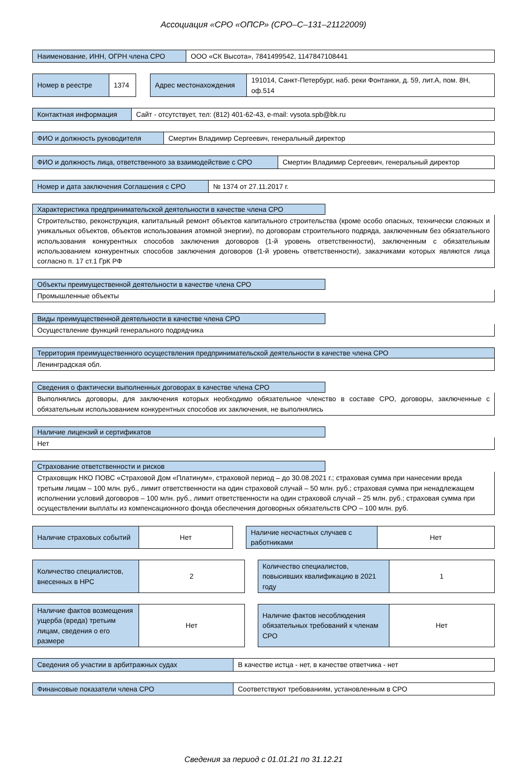Ассоциация «СРО «ОПСР» (СРО–С–131–21122009)
| Наименование, ИНН, ОГРН члена СРО | ООО «СК Высота», 7841499542, 1147847108441 |
| Номер в реестре | 1374 | | Адрес местонахождения | 191014, Санкт-Петербург, наб. реки Фонтанки, д. 59, лит.А, пом. 8Н, оф.514 |
| Контактная информация | Сайт - отсутствует, тел: (812) 401-62-43, e-mail: vysota.spb@bk.ru |
| ФИО и должность руководителя | Смертин Владимир Сергеевич, генеральный директор |
| ФИО и должность лица, ответственного за взаимодействие с СРО | Смертин Владимир Сергеевич, генеральный директор |
| Номер и дата заключения Соглашения с СРО | № 1374 от 27.11.2017 г. |
Характеристика предпринимательской деятельности в качестве члена СРО
Строительство, реконструкция, капитальный ремонт объектов капитального строительства (кроме особо опасных, технически сложных и уникальных объектов, объектов использования атомной энергии), по договорам строительного подряда, заключенным без обязательного использования конкурентных способов заключения договоров (1-й уровень ответственности), заключенным с обязательным использованием конкурентных способов заключения договоров (1-й уровень ответственности), заказчиками которых являются лица согласно п. 17 ст.1 ГрК РФ
Объекты преимущественной деятельности в качестве члена СРО
Промышленные объекты
Виды преимущественной деятельности в качестве члена СРО
Осуществление функций генерального подрядчика
Территория преимущественного осуществления предпринимательской деятельности в качестве члена СРО
Ленинградская обл.
Сведения о фактически выполненных договорах в качестве члена СРО
Выполнялись договоры, для заключения которых необходимо обязательное членство в составе СРО, договоры, заключенные с обязательным использованием конкурентных способов их заключения, не выполнялись
Наличие лицензий и сертификатов
Нет
Страхование ответственности и рисков
Страховщик НКО ПОВС «Страховой Дом «Платинум», страховой период – до 30.08.2021 г.; страховая сумма при нанесении вреда третьим лицам – 100 млн. руб., лимит ответственности на один страховой случай – 50 млн. руб.; страховая сумма при ненадлежащем исполнении условий договоров – 100 млн. руб., лимит ответственности на один страховой случай – 25 млн. руб.; страховая сумма при осуществлении выплаты из компенсационного фонда обеспечения договорных обязательств СРО – 100 млн. руб.
| Наличие страховых событий | Нет | | Наличие несчастных случаев с работниками | Нет |
| Количество специалистов, внесенных в НРС | 2 | | Количество специалистов, повысивших квалификацию в 2021 году | 1 |
| Наличие фактов возмещения ущерба (вреда) третьим лицам, сведения о его размере | Нет | | Наличие фактов несоблюдения обязательных требований к членам СРО | Нет |
| Сведения об участии в арбитражных судах | В качестве истца - нет, в качестве ответчика - нет |
| Финансовые показатели члена СРО | Соответствуют требованиям, установленным в СРО |
Сведения за период с 01.01.21 по 31.12.21